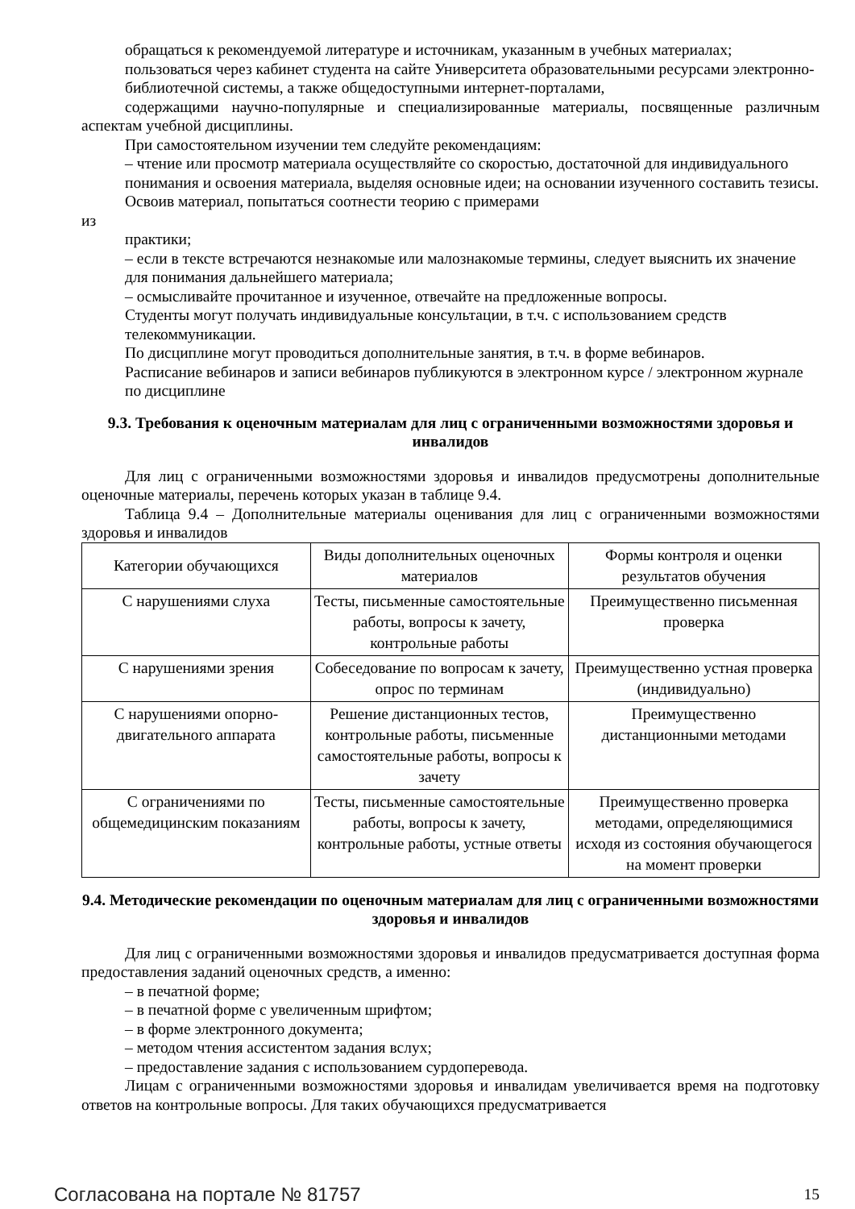обращаться к рекомендуемой литературе и источникам, указанным в учебных материалах;
пользоваться через кабинет студента на сайте Университета образовательными ресурсами электронно-библиотечной системы, а также общедоступными интернет-порталами,
содержащими научно-популярные и специализированные материалы, посвященные различным аспектам учебной дисциплины.
При самостоятельном изучении тем следуйте рекомендациям:
– чтение или просмотр материала осуществляйте со скоростью, достаточной для индивидуального понимания и освоения материала, выделяя основные идеи; на основании изученного составить тезисы. Освоив материал, попытаться соотнести теорию с примерами
из
практики;
– если в тексте встречаются незнакомые или малознакомые термины, следует выяснить их значение для понимания дальнейшего материала;
– осмысливайте прочитанное и изученное, отвечайте на предложенные вопросы.
Студенты могут получать индивидуальные консультации, в т.ч. с использованием средств телекоммуникации.
По дисциплине могут проводиться дополнительные занятия, в т.ч. в форме вебинаров.
Расписание вебинаров и записи вебинаров публикуются в электронном курсе / электронном журнале по дисциплине
9.3. Требования к оценочным материалам для лиц с ограниченными возможностями здоровья и инвалидов
Для лиц с ограниченными возможностями здоровья и инвалидов предусмотрены дополнительные оценочные материалы, перечень которых указан в таблице 9.4.
Таблица 9.4 – Дополнительные материалы оценивания для лиц с ограниченными возможностями здоровья и инвалидов
| Категории обучающихся | Виды дополнительных оценочных материалов | Формы контроля и оценки результатов обучения |
| С нарушениями слуха | Тесты, письменные самостоятельные работы, вопросы к зачету, контрольные работы | Преимущественно письменная проверка |
| С нарушениями зрения | Собеседование по вопросам к зачету, опрос по терминам | Преимущественно устная проверка (индивидуально) |
| С нарушениями опорно-двигательного аппарата | Решение дистанционных тестов, контрольные работы, письменные самостоятельные работы, вопросы к зачету | Преимущественно дистанционными методами |
| С ограничениями по общемедицинским показаниям | Тесты, письменные самостоятельные работы, вопросы к зачету, контрольные работы, устные ответы | Преимущественно проверка методами, определяющимися исходя из состояния обучающегося на момент проверки |
9.4. Методические рекомендации по оценочным материалам для лиц с ограниченными возможностями здоровья и инвалидов
Для лиц с ограниченными возможностями здоровья и инвалидов предусматривается доступная форма предоставления заданий оценочных средств, а именно:
– в печатной форме;
– в печатной форме с увеличенным шрифтом;
– в форме электронного документа;
– методом чтения ассистентом задания вслух;
– предоставление задания с использованием сурдоперевода.
Лицам с ограниченными возможностями здоровья и инвалидам увеличивается время на подготовку ответов на контрольные вопросы. Для таких обучающихся предусматривается
Согласована на портале № 81757 15